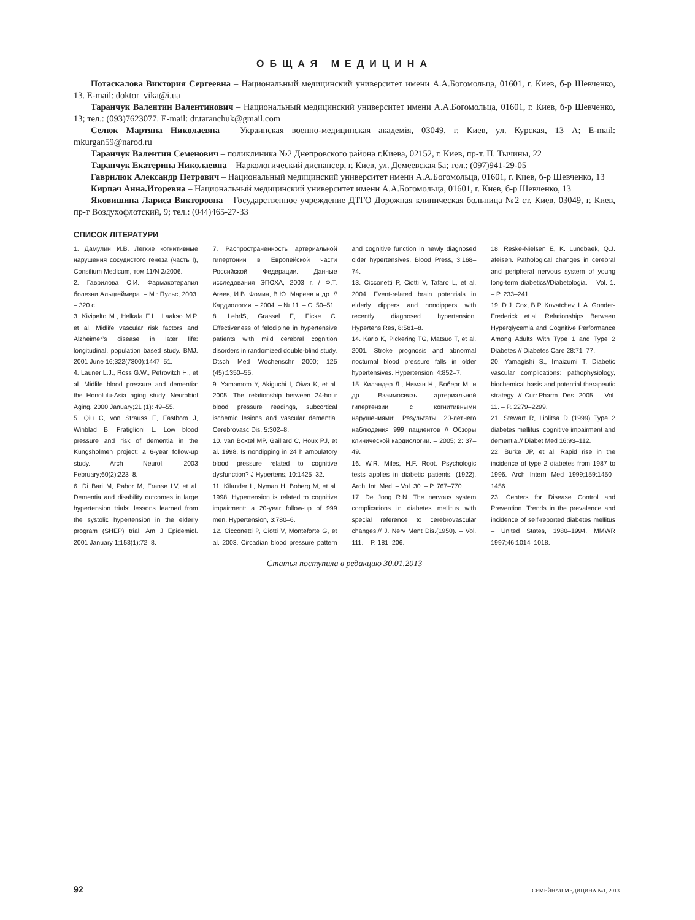ОБЩАЯ МЕДИЦИНА
Потаскалова Виктория Сергеевна – Национальный медицинский университет имени А.А.Богомольца, 01601, г. Киев, б-р Шевченко, 13. E-mail: doktor_vika@i.ua
Таранчук Валентин Валентинович – Национальный медицинский университет имени А.А.Богомольца, 01601, г. Киев, б-р Шевченко, 13; тел.: (093)7623077. E-mail: dr.taranchuk@gmail.com
Селюк Мартяна Николаевна – Украинская военно-медицинская академія, 03049, г. Киев, ул. Курская, 13 А; E-mail: mkurgan59@narod.ru
Таранчук Валентин Семенович – поликлиника №2 Днепровского района г.Киева, 02152, г. Киев, пр-т. П. Тычины, 22
Таранчук Екатерина Николаевна – Наркологический диспансер, г. Киев, ул. Демеевская 5а; тел.: (097)941-29-05
Гаврилюк Александр Петрович – Национальный медицинский университет имени А.А.Богомольца, 01601, г. Киев, б-р Шевченко, 13
Кирпач Анна.Игоревна – Национальный медицинский университет имени А.А.Богомольца, 01601, г. Киев, б-р Шевченко, 13
Яковишина Лариса Викторовна – Государственное учреждение ДТГО Дорожная клиническая больница №2 ст. Киев, 03049, г. Киев, пр-т Воздухофлотский, 9; тел.: (044)465-27-33
СПИСОК ЛІТЕРАТУРИ
1. Дамулин И.В. Легкие когнитивные нарушения сосудистого генеза (часть I), Consilium Medicum, том 11/N 2/2006.
2. Гаврилова С.И. Фармакотерапия болезни Альцгеймера. – М.: Пульс, 2003. – 320 с.
3. Kivipelto M., Helkala E.L., Laakso M.P. et al. Midlife vascular risk factors and Alzheimer’s disease in later life: longitudinal, population based study. BMJ. 2001 June 16;322(7300):1447–51.
4. Launer L.J., Ross G.W., Petrovitch H., et al. Midlife blood pressure and dementia: the Honolulu-Asia aging study. Neurobiol Aging. 2000 January;21 (1): 49–55.
5. Qiu C, von Strauss E, Fastbom J, Winblad B, Fratiglioni L. Low blood pressure and risk of dementia in the Kungsholmen project: a 6-year follow-up study. Arch Neurol. 2003 February;60(2):223–8.
6. Di Bari M, Pahor M, Franse LV, et al. Dementia and disability outcomes in large hypertension trials: lessons learned from the systolic hypertension in the elderly program (SHEP) trial. Am J Epidemiol. 2001 January 1;153(1):72–8.
7. Распространенность артериальной гипертонии в Европейской части Российской Федерации. Данные исследования ЭПОХА, 2003 г. / Ф.Т. Агеев, И.В. Фомин, В.Ю. Мареев и др. // Кардиология. – 2004. – № 11. – С. 50–51.
8. LehrlS, Grassel E, Eicke C. Effectiveness of felodipine in hypertensive patients with mild cerebral cognition disorders in randomized double-blind study. Dtsch Med Wochenschr 2000; 125 (45):1350–55.
9. Yamamoto Y, Akiguchi I, Oiwa K, et al. 2005. The relationship between 24-hour blood pressure readings, subcortical ischemic lesions and vascular dementia. Cerebrovasc Dis, 5:302–8.
10. van Boxtel MP, Gaillard C, Houx PJ, et al. 1998. Is nondipping in 24 h ambulatory blood pressure related to cognitive dysfunction? J Hypertens, 10:1425–32.
11. Kilander L, Nyman H, Boberg M, et al. 1998. Hypertension is related to cognitive impairment: a 20-year follow-up of 999 men. Hypertension, 3:780–6.
12. Cicconetti P, Ciotti V, Monteforte G, et al. 2003. Circadian blood pressure pattern and cognitive function in newly diagnosed older hypertensives. Blood Press, 3:168–74.
13. Cicconetti P, Ciotti V, Tafaro L, et al. 2004. Event-related brain potentials in elderly dippers and nondippers with recently diagnosed hypertension. Hypertens Res, 8:581–8.
14. Kario K, Pickering TG, Matsuo T, et al. 2001. Stroke prognosis and abnormal nocturnal blood pressure falls in older hypertensives. Hypertension, 4:852–7.
15. Киландер Л., Ниман Н., Боберг М. и др. Взаимосвязь артериальной гипертензии с когнитивными нарушениями: Результаты 20-летнего наблюдения 999 пациентов // Обзоры клинической кардиологии. – 2005; 2: 37–49.
16. W.R. Miles, H.F. Root. Psychologic tests applies in diabetic patients. (1922). Arch. Int. Med. – Vol. 30. – P. 767–770.
17. De Jong R.N. The nervous system complications in diabetes mellitus with special reference to cerebrovascular changes.// J. Nerv Ment Dis.(1950). – Vol. 111. – P. 181–206.
18. Reske-Nielsen E, K. Lundbaek, Q.J. afeisen. Pathological changes in cerebral and peripheral nervous system of young long-term diabetics//Diabetologia. – Vol. 1. – P. 233–241.
19. D.J. Cox, B.P. Kovatchev, L.A. Gonder-Frederick et.al. Relationships Between Hyperglycemia and Cognitive Performance Among Adults With Type 1 and Type 2 Diabetes // Diabetes Care 28:71–77.
20. Yamagishi S., Imaizumi T. Diabetic vascular complications: pathophysiology, biochemical basis and potential therapeutic strategy. // Curr.Pharm. Des. 2005. – Vol. 11. – P. 2279–2299.
21. Stewart R, Liolitsa D (1999) Type 2 diabetes mellitus, cognitive impairment and dementia.// Diabet Med 16:93–112.
22. Burke JP, et al. Rapid rise in the incidence of type 2 diabetes from 1987 to 1996. Arch Intern Med 1999;159:1450–1456.
23. Centers for Disease Control and Prevention. Trends in the prevalence and incidence of self-reported diabetes mellitus – United States, 1980–1994. MMWR 1997;46:1014–1018.
Статья поступила в редакцию 30.01.2013
92 СЕМЕЙНАЯ МЕДИЦИНА №1, 2013